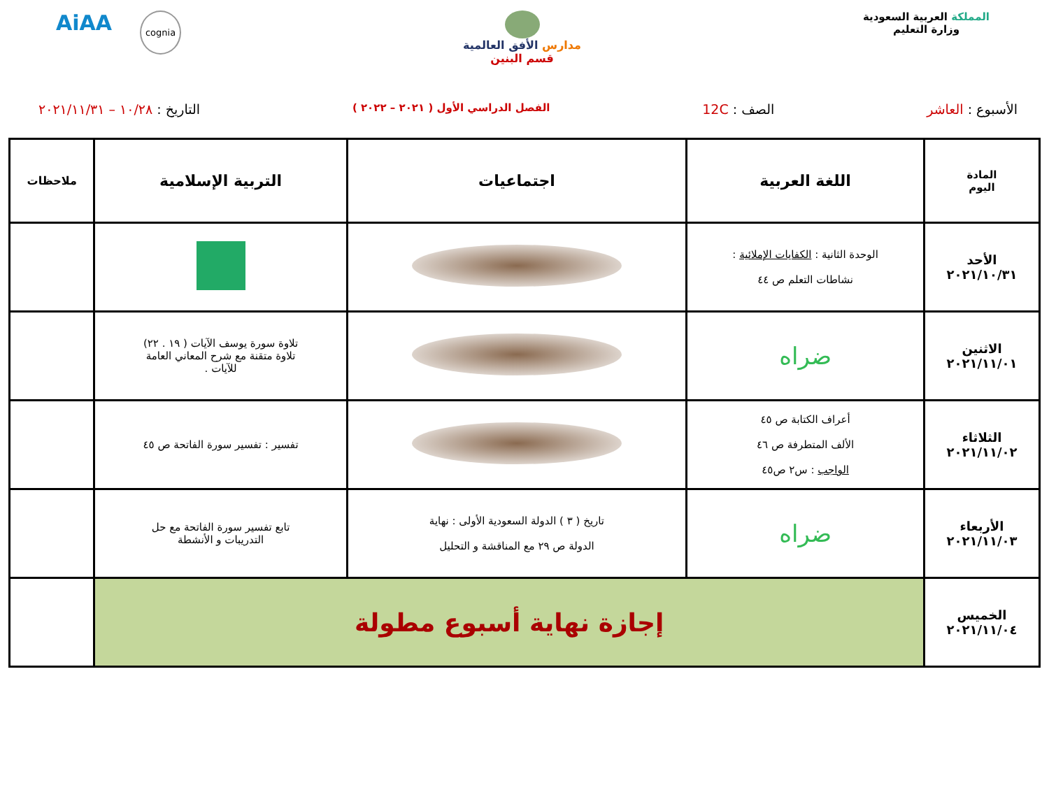المملكة العربية السعودية
وزارة التعليم
مدارس الأفق العالمية
قسم البنين
AiAA cognia
الأسبوع : العاشر الصف : 12C
الفصل الدراسي الأول ( ٢٠٢١ – ٢٠٢٢ )
التاريخ : ١٠/٢٨ – ٢٠٢١/١١/٣١
| المادة اليوم | اللغة العربية | اجتماعيات | التربية الإسلامية | ملاحظات |
| --- | --- | --- | --- | --- |
| الأحد ٢٠٢١/١٠/٣١ | الوحدة الثانية : الكفايات الإملائية : نشاطات التعلم ص ٤٤ | | | |
| الاثنين ٢٠٢١/١١/٠١ | ضراه | | تلاوة سورة يوسف الآيات ( ١٩ . ٢٢) تلاوة متقنة مع شرح المعاني العامة للآيات . | |
| الثلاثاء ٢٠٢١/١١/٠٢ | أعراف الكتابة ص ٤٥ الألف المتطرفة ص ٤٦ الواجب : س٢ ص٤٥ | | تفسير : تفسير سورة الفاتحة ص ٤٥ | |
| الأربعاء ٢٠٢١/١١/٠٣ | ضراه | تاريخ ( ٣ ) الدولة السعودية الأولى : نهاية الدولة ص ٢٩ مع المناقشة و التحليل | تابع تفسير سورة الفاتحة مع حل التدريبات و الأنشطة | |
| الخميس ٢٠٢١/١١/٠٤ | إجازة نهاية أسبوع مطولة | | | |